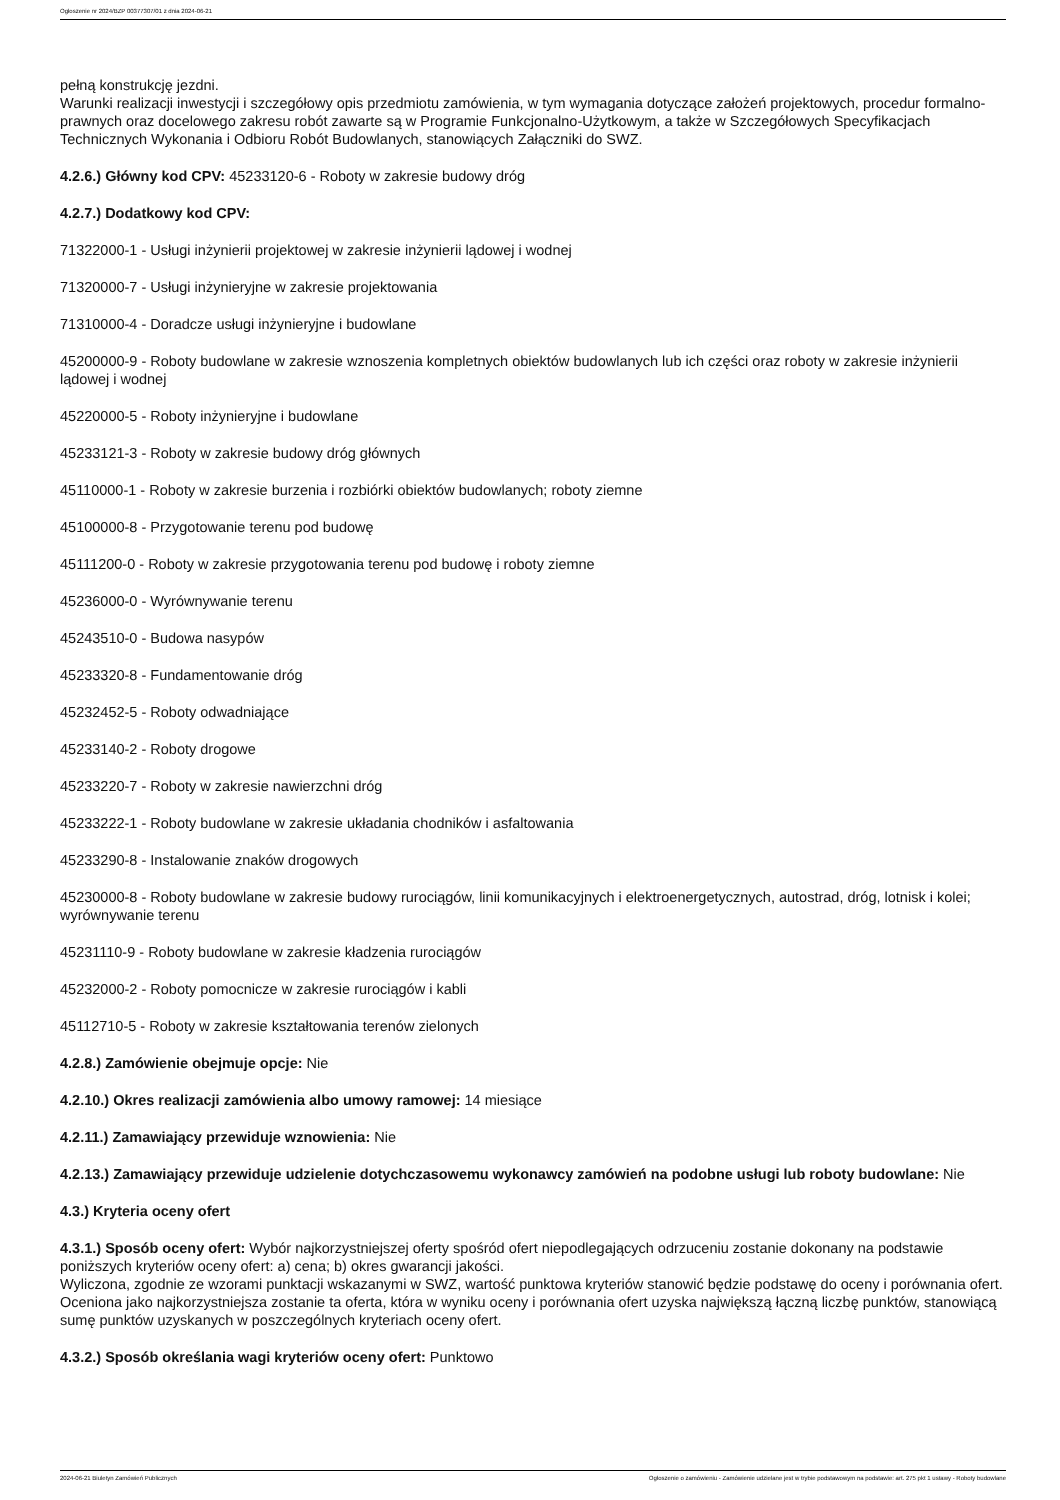Ogłoszenie nr 2024/BZP 00377307/01 z dnia 2024-06-21
pełną konstrukcję jezdni.
Warunki realizacji inwestycji i szczegółowy opis przedmiotu zamówienia, w tym wymagania dotyczące założeń projektowych, procedur formalno-prawnych oraz docelowego zakresu robót zawarte są w Programie Funkcjonalno-Użytkowym, a także w Szczegółowych Specyfikacjach Technicznych Wykonania i Odbioru Robót Budowlanych, stanowiących Załączniki do SWZ.
4.2.6.) Główny kod CPV: 45233120-6 - Roboty w zakresie budowy dróg
4.2.7.) Dodatkowy kod CPV:
71322000-1 - Usługi inżynierii projektowej w zakresie inżynierii lądowej i wodnej
71320000-7 - Usługi inżynieryjne w zakresie projektowania
71310000-4 - Doradcze usługi inżynieryjne i budowlane
45200000-9 - Roboty budowlane w zakresie wznoszenia kompletnych obiektów budowlanych lub ich części oraz roboty w zakresie inżynierii lądowej i wodnej
45220000-5 - Roboty inżynieryjne i budowlane
45233121-3 - Roboty w zakresie budowy dróg głównych
45110000-1 - Roboty w zakresie burzenia i rozbiórki obiektów budowlanych; roboty ziemne
45100000-8 - Przygotowanie terenu pod budowę
45111200-0 - Roboty w zakresie przygotowania terenu pod budowę i roboty ziemne
45236000-0 - Wyrównywanie terenu
45243510-0 - Budowa nasypów
45233320-8 - Fundamentowanie dróg
45232452-5 - Roboty odwadniające
45233140-2 - Roboty drogowe
45233220-7 - Roboty w zakresie nawierzchni dróg
45233222-1 - Roboty budowlane w zakresie układania chodników i asfaltowania
45233290-8 - Instalowanie znaków drogowych
45230000-8 - Roboty budowlane w zakresie budowy rurociągów, linii komunikacyjnych i elektroenergetycznych, autostrad, dróg, lotnisk i kolei; wyrównywanie terenu
45231110-9 - Roboty budowlane w zakresie kładzenia rurociągów
45232000-2 - Roboty pomocnicze w zakresie rurociągów i kabli
45112710-5 - Roboty w zakresie kształtowania terenów zielonych
4.2.8.) Zamówienie obejmuje opcje: Nie
4.2.10.) Okres realizacji zamówienia albo umowy ramowej: 14 miesiące
4.2.11.) Zamawiający przewiduje wznowienia: Nie
4.2.13.) Zamawiający przewiduje udzielenie dotychczasowemu wykonawcy zamówień na podobne usługi lub roboty budowlane: Nie
4.3.) Kryteria oceny ofert
4.3.1.) Sposób oceny ofert: Wybór najkorzystniejszej oferty spośród ofert niepodlegających odrzuceniu zostanie dokonany na podstawie poniższych kryteriów oceny ofert: a) cena; b) okres gwarancji jakości.
Wyliczona, zgodnie ze wzorami punktacji wskazanymi w SWZ, wartość punktowa kryteriów stanowić będzie podstawę do oceny i porównania ofert.
Oceniona jako najkorzystniejsza zostanie ta oferta, która w wyniku oceny i porównania ofert uzyska największą łączną liczbę punktów, stanowiącą sumę punktów uzyskanych w poszczególnych kryteriach oceny ofert.
4.3.2.) Sposób określania wagi kryteriów oceny ofert: Punktowo
2024-06-21 Biuletyn Zamówień Publicznych Ogłoszenie o zamówieniu - Zamówienie udzielane jest w trybie podstawowym na podstawie: art. 275 pkt 1 ustawy - Roboty budowlane